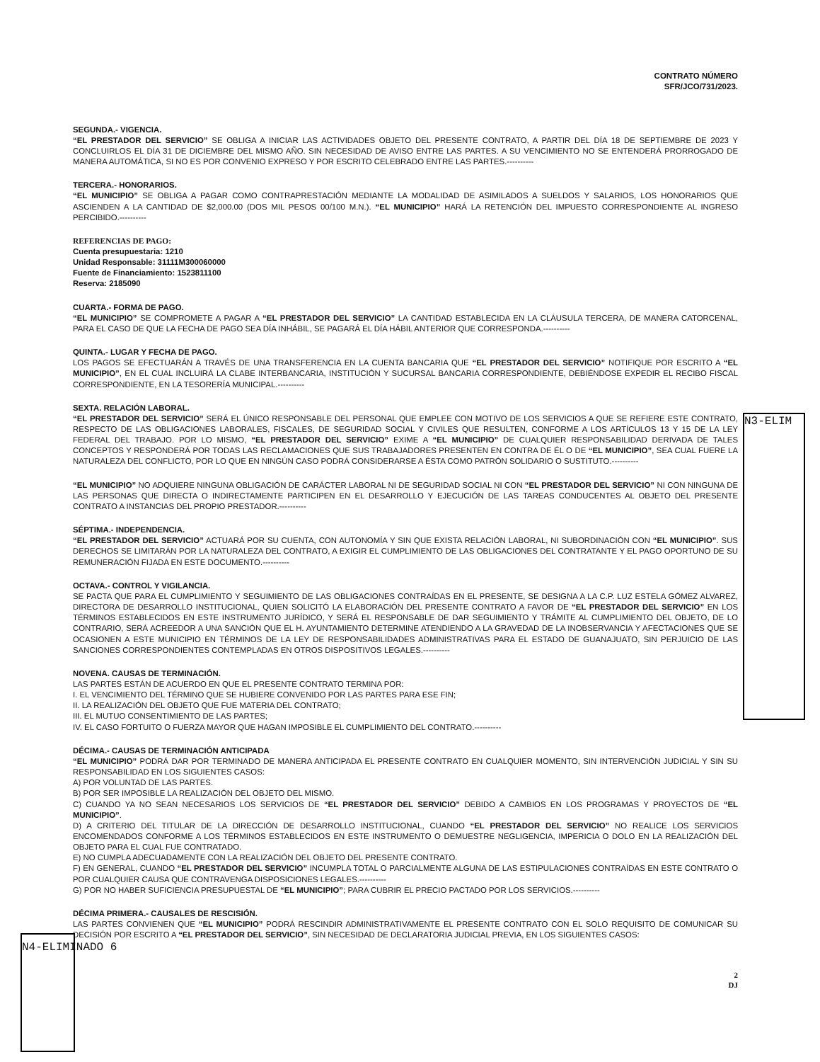N3-ELIM
CONTRATO NÚMERO
SFR/JCO/731/2023.
SEGUNDA.- VIGENCIA.
“EL PRESTADOR DEL SERVICIO” SE OBLIGA A INICIAR LAS ACTIVIDADES OBJETO DEL PRESENTE CONTRATO, A PARTIR DEL DÍA 18 DE SEPTIEMBRE DE 2023 Y CONCLUIRLOS EL DÍA 31 DE DICIEMBRE DEL MISMO AÑO. SIN NECESIDAD DE AVISO ENTRE LAS PARTES. A SU VENCIMIENTO NO SE ENTENDERÁ PRORROGADO DE MANERA AUTOMÁTICA, SI NO ES POR CONVENIO EXPRESO Y POR ESCRITO CELEBRADO ENTRE LAS PARTES.----------
TERCERA.- HONORARIOS.
“EL MUNICIPIO” SE OBLIGA A PAGAR COMO CONTRAPRESTACIÓN MEDIANTE LA MODALIDAD DE ASIMILADOS A SUELDOS Y SALARIOS, LOS HONORARIOS QUE ASCIENDEN A LA CANTIDAD DE $2,000.00 (DOS MIL PESOS 00/100 M.N.). “EL MUNICIPIO” HARÁ LA RETENCIÓN DEL IMPUESTO CORRESPONDIENTE AL INGRESO PERCIBIDO.----------
REFERENCIAS DE PAGO:
Cuenta presupuestaria: 1210
Unidad Responsable: 31111M300060000
Fuente de Financiamiento: 1523811100
Reserva: 2185090
CUARTA.- FORMA DE PAGO.
“EL MUNICIPIO” SE COMPROMETE A PAGAR A “EL PRESTADOR DEL SERVICIO” LA CANTIDAD ESTABLECIDA EN LA CLÁUSULA TERCERA, DE MANERA CATORCENAL, PARA EL CASO DE QUE LA FECHA DE PAGO SEA DÍA INHÁBIL, SE PAGARÁ EL DÍA HÁBIL ANTERIOR QUE CORRESPONDA.----------
QUINTA.- LUGAR Y FECHA DE PAGO.
LOS PAGOS SE EFECTUARÁN A TRAVÉS DE UNA TRANSFERENCIA EN LA CUENTA BANCARIA QUE “EL PRESTADOR DEL SERVICIO” NOTIFIQUE POR ESCRITO A “EL MUNICIPIO”, EN EL CUAL INCLUIRÁ LA CLABE INTERBANCARIA, INSTITUCIÓN Y SUCURSAL BANCARIA CORRESPONDIENTE, DEBIÉNDOSE EXPEDIR EL RECIBO FISCAL CORRESPONDIENTE, EN LA TESORERÍA MUNICIPAL.----------
SEXTA. RELACIÓN LABORAL.
“EL PRESTADOR DEL SERVICIO” SERÁ EL ÚNICO RESPONSABLE DEL PERSONAL QUE EMPLEE CON MOTIVO DE LOS SERVICIOS A QUE SE REFIERE ESTE CONTRATO, RESPECTO DE LAS OBLIGACIONES LABORALES, FISCALES, DE SEGURIDAD SOCIAL Y CIVILES QUE RESULTEN, CONFORME A LOS ARTÍCULOS 13 Y 15 DE LA LEY FEDERAL DEL TRABAJO. POR LO MISMO, “EL PRESTADOR DEL SERVICIO” EXIME A “EL MUNICIPIO” DE CUALQUIER RESPONSABILIDAD DERIVADA DE TALES CONCEPTOS Y RESPONDERÁ POR TODAS LAS RECLAMACIONES QUE SUS TRABAJADORES PRESENTEN EN CONTRA DE ÉL O DE “EL MUNICIPIO”, SEA CUAL FUERE LA NATURALEZA DEL CONFLICTO, POR LO QUE EN NINGÚN CASO PODRÁ CONSIDERARSE A ÉSTA COMO PATRÓN SOLIDARIO O SUSTITUTO.----------
“EL MUNICIPIO” NO ADQUIERE NINGUNA OBLIGACIÓN DE CARÁCTER LABORAL NI DE SEGURIDAD SOCIAL NI CON “EL PRESTADOR DEL SERVICIO” NI CON NINGUNA DE LAS PERSONAS QUE DIRECTA O INDIRECTAMENTE PARTICIPEN EN EL DESARROLLO Y EJECUCIÓN DE LAS TAREAS CONDUCENTES AL OBJETO DEL PRESENTE CONTRATO A INSTANCIAS DEL PROPIO PRESTADOR.----------
SÉPTIMA.- INDEPENDENCIA.
“EL PRESTADOR DEL SERVICIO” ACTUARÁ POR SU CUENTA, CON AUTONOMÍA Y SIN QUE EXISTA RELACIÓN LABORAL, NI SUBORDINACIÓN CON “EL MUNICIPIO”. SUS DERECHOS SE LIMITARÁN POR LA NATURALEZA DEL CONTRATO, A EXIGIR EL CUMPLIMIENTO DE LAS OBLIGACIONES DEL CONTRATANTE Y EL PAGO OPORTUNO DE SU REMUNERACIÓN FIJADA EN ESTE DOCUMENTO.----------
OCTAVA.- CONTROL Y VIGILANCIA.
SE PACTA QUE PARA EL CUMPLIMIENTO Y SEGUIMIENTO DE LAS OBLIGACIONES CONTRAÍDAS EN EL PRESENTE, SE DESIGNA A LA C.P. LUZ ESTELA GÓMEZ ALVAREZ, DIRECTORA DE DESARROLLO INSTITUCIONAL, QUIEN SOLICITÓ LA ELABORACIÓN DEL PRESENTE CONTRATO A FAVOR DE “EL PRESTADOR DEL SERVICIO” EN LOS TÉRMINOS ESTABLECIDOS EN ESTE INSTRUMENTO JURÍDICO, Y SERÁ EL RESPONSABLE DE DAR SEGUIMIENTO Y TRÁMITE AL CUMPLIMIENTO DEL OBJETO, DE LO CONTRARIO, SERÁ ACREEDOR A UNA SANCIÓN QUE EL H. AYUNTAMIENTO DETERMINE ATENDIENDO A LA GRAVEDAD DE LA INOBSERVANCIA Y AFECTACIONES QUE SE OCASIONEN A ESTE MUNICIPIO EN TÉRMINOS DE LA LEY DE RESPONSABILIDADES ADMINISTRATIVAS PARA EL ESTADO DE GUANAJUATO, SIN PERJUICIO DE LAS SANCIONES CORRESPONDIENTES CONTEMPLADAS EN OTROS DISPOSITIVOS LEGALES.----------
NOVENA. CAUSAS DE TERMINACIÓN.
LAS PARTES ESTÁN DE ACUERDO EN QUE EL PRESENTE CONTRATO TERMINA POR:
I. EL VENCIMIENTO DEL TÉRMINO QUE SE HUBIERE CONVENIDO POR LAS PARTES PARA ESE FIN;
II. LA REALIZACIÓN DEL OBJETO QUE FUE MATERIA DEL CONTRATO;
III. EL MUTUO CONSENTIMIENTO DE LAS PARTES;
IV. EL CASO FORTUITO O FUERZA MAYOR QUE HAGAN IMPOSIBLE EL CUMPLIMIENTO DEL CONTRATO.----------
DÉCIMA.- CAUSAS DE TERMINACIÓN ANTICIPADA
“EL MUNICIPIO” PODRÁ DAR POR TERMINADO DE MANERA ANTICIPADA EL PRESENTE CONTRATO EN CUALQUIER MOMENTO, SIN INTERVENCIÓN JUDICIAL Y SIN SU RESPONSABILIDAD EN LOS SIGUIENTES CASOS:
A) POR VOLUNTAD DE LAS PARTES.
B) POR SER IMPOSIBLE LA REALIZACIÓN DEL OBJETO DEL MISMO.
C) CUANDO YA NO SEAN NECESARIOS LOS SERVICIOS DE “EL PRESTADOR DEL SERVICIO” DEBIDO A CAMBIOS EN LOS PROGRAMAS Y PROYECTOS DE “EL MUNICIPIO”.
D) A CRITERIO DEL TITULAR DE LA DIRECCIÓN DE DESARROLLO INSTITUCIONAL, CUANDO “EL PRESTADOR DEL SERVICIO” NO REALICE LOS SERVICIOS ENCOMENDADOS CONFORME A LOS TÉRMINOS ESTABLECIDOS EN ESTE INSTRUMENTO O DEMUESTRE NEGLIGENCIA, IMPERICIA O DOLO EN LA REALIZACIÓN DEL OBJETO PARA EL CUAL FUE CONTRATADO.
E) NO CUMPLA ADECUADAMENTE CON LA REALIZACIÓN DEL OBJETO DEL PRESENTE CONTRATO.
F) EN GENERAL, CUANDO “EL PRESTADOR DEL SERVICIO” INCUMPLA TOTAL O PARCIALMENTE ALGUNA DE LAS ESTIPULACIONES CONTRAÍDAS EN ESTE CONTRATO O POR CUALQUIER CAUSA QUE CONTRAVENGA DISPOSICIONES LEGALES.----------
G) POR NO HABER SUFICIENCIA PRESUPUESTAL DE “EL MUNICIPIO”; PARA CUBRIR EL PRECIO PACTADO POR LOS SERVICIOS.----------
DÉCIMA PRIMERA.- CAUSALES DE RESCISIÓN.
LAS PARTES CONVIENEN QUE “EL MUNICIPIO” PODRÁ RESCINDIR ADMINISTRATIVAMENTE EL PRESENTE CONTRATO CON EL SOLO REQUISITO DE COMUNICAR SU DECISIÓN POR ESCRITO A “EL PRESTADOR DEL SERVICIO”, SIN NECESIDAD DE DECLARATORIA JUDICIAL PREVIA, EN LOS SIGUIENTES CASOS:
N4-ELIMINADO 6
2
DJ